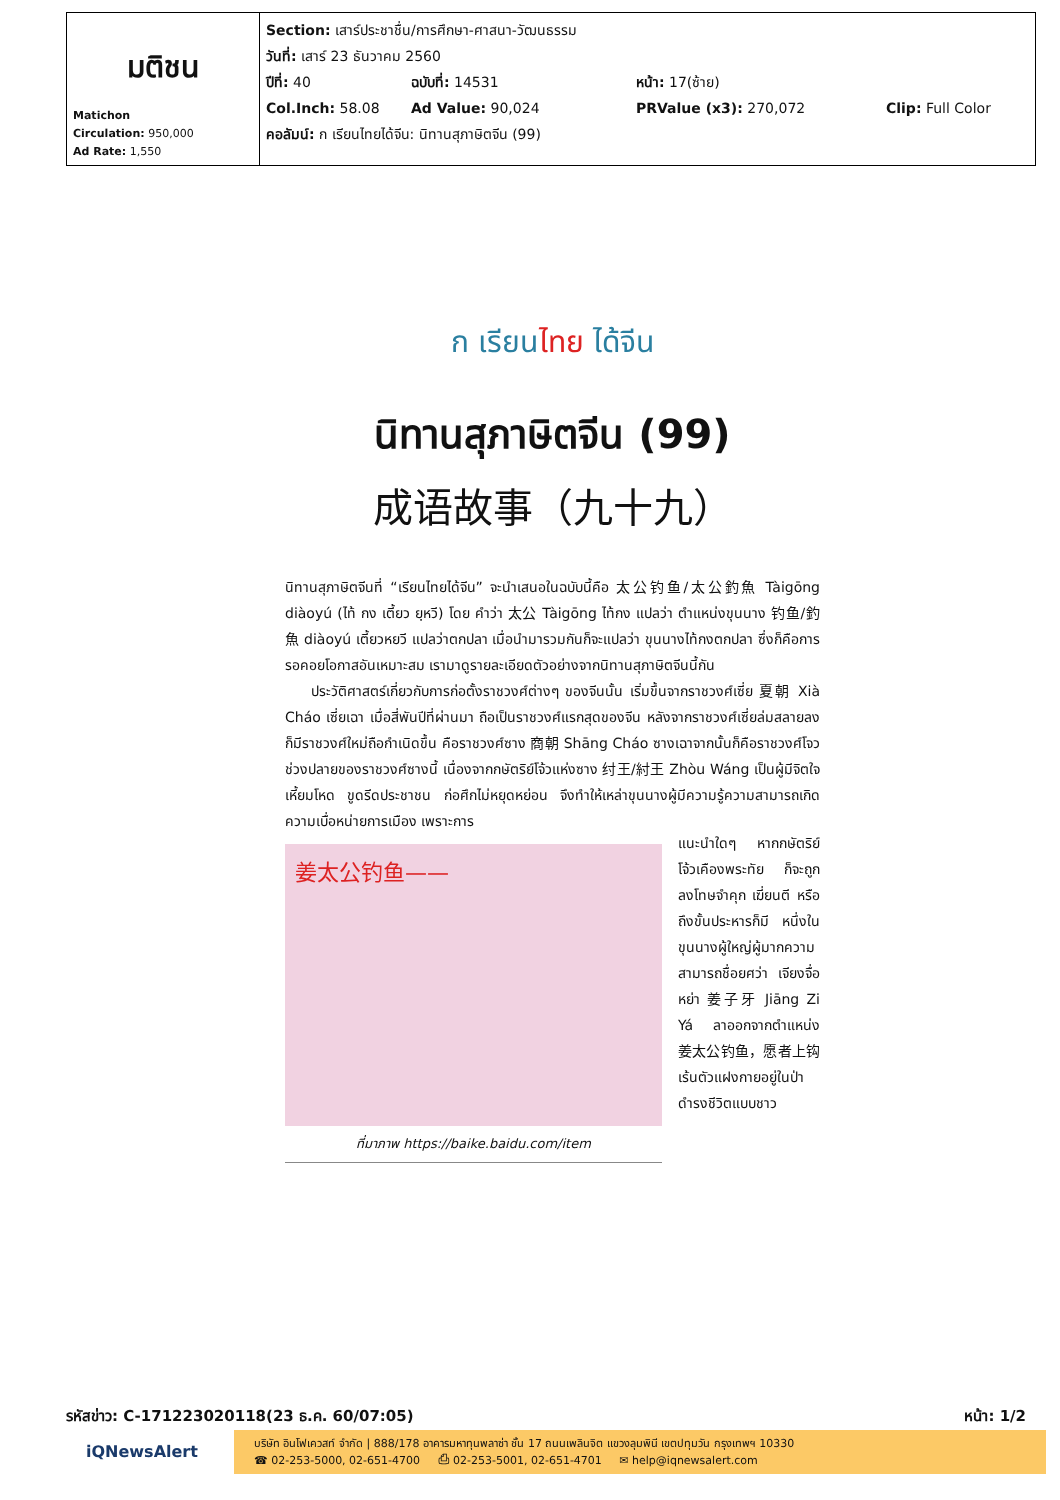| มติชน Matichon Circulation: 950,000 Ad Rate: 1,550 | Section: เสาร์ประชาชื่น/การศึกษา-ศาสนา-วัฒนธรรม วันที่: เสาร์ 23 ธันวาคม 2560 ปีที่: 40 ฉบับที่: 14531 หน้า: 17(ซ้าย) Col.Inch: 58.08 Ad Value: 90,024 PRValue (x3): 270,072 Clip: Full Color คอลัมน์: ก เรียนไทยได้จีน: นิทานสุภาษิตจีน (99) |
ก เรียนไทย ได้จีน
นิทานสุภาษิตจีน (99)
成语故事（九十九）
นิทานสุภาษิตจีนที่ “เรียนไทยได้จีน” จะนำเสนอในฉบับนี้คือ 太公钓鱼/太公釣魚 Tàigōng diàoyú (ไท้ กง เตี้ยว ยฺหวี) โดย คำว่า 太公 Tàigōng ไท้กง แปลว่า ตำแหน่งขุนนาง 钓鱼/釣魚 diàoyú เตี้ยวหยวี แปลว่าตกปลา เมื่อนำมารวมกันก็จะแปลว่า ขุนนางไท้กงตกปลา ซึ่งก็คือการรอคอยโอกาสอันเหมาะสม เรามาดูรายละเอียดตัวอย่างจากนิทานสุภาษิตจีนนี้กัน
ประวัติศาสตร์เกี่ยวกับการก่อตั้งราชวงศ์ต่างๆ ของจีนนั้น เริ่มขึ้นจากราชวงศ์เซี่ย 夏朝 Xià Cháo เซี่ยเฉา เมื่อสี่พันปีที่ผ่านมา ถือเป็นราชวงศ์แรกสุดของจีน หลังจากราชวงศ์เซี่ยล่มสลายลง ก็มีราชวงศ์ใหม่ถือกำเนิดขึ้น คือราชวงศ์ซาง 商朝 Shāng Cháo ซางเฉาจากนั้นก็คือราชวงศ์โจว ช่วงปลายของราชวงศ์ซางนี้ เนื่องจากกษัตริย์โจ้วแห่งซาง 纣王/紂王 Zhòu Wáng เป็นผู้มีจิตใจเหี้ยมโหด ขูดรีดประชาชน ก่อศึกไม่หยุดหย่อน จึงทำให้เหล่าขุนนางผู้มีความรู้ความสามารถเกิดความเบื่อหน่ายการเมือง เพราะการ
姜太公钓鱼——
ที่มาภาพ https://baike.baidu.com/item
แนะนำใดๆ หากกษัตริย์โจ้วเคืองพระทัย ก็จะถูกลงโทษจำคุก เฆี่ยนตี หรือถึงขั้นประหารก็มี หนึ่งในขุนนางผู้ใหญ่ผู้มากความสามารถชื่อยศว่า เจียงจื่อหย่า 姜子牙 Jiāng Zi Yá ลาออกจากตำแหน่ง 姜太公钓鱼，愿者上钩 เร้นตัวแฝงกายอยู่ในป่า ดำรงชีวิตแบบชาว
รหัสข่าว: C-171223020118(23 ธ.ค. 60/07:05) หน้า: 1/2
iQNewsAlert
บริษัท อินโฟเควสท์ จำกัด | 888/178 อาคารมหาทุนพลาซ่า ชั้น 17 ถนนเพลินจิต แขวงลุมพินี เขตปทุมวัน กรุงเทพฯ 10330
☎ 02-253-5000, 02-651-4700 ⎙ 02-253-5001, 02-651-4701 ✉ help@iqnewsalert.com